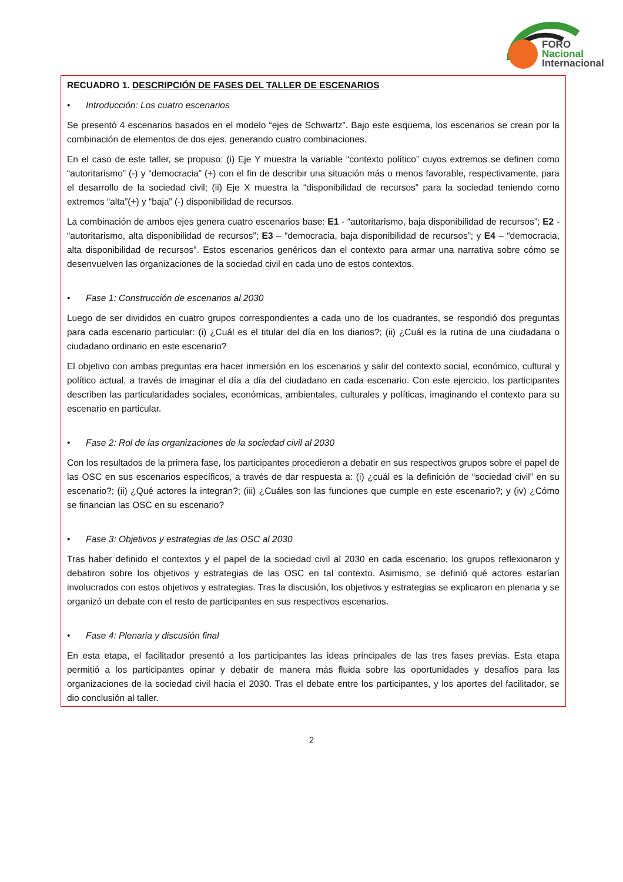FORO
Nacional
Internacional
RECUADRO 1. DESCRIPCIÓN DE FASES DEL TALLER DE ESCENARIOS
• Introducción: Los cuatro escenarios
Se presentó 4 escenarios basados en el modelo “ejes de Schwartz”. Bajo este esquema, los escenarios se crean por la combinación de elementos de dos ejes, generando cuatro combinaciones.
En el caso de este taller, se propuso: (i) Eje Y muestra la variable “contexto político” cuyos extremos se definen como “autoritarismo” (-) y “democracia” (+) con el fin de describir una situación más o menos favorable, respectivamente, para el desarrollo de la sociedad civil; (ii) Eje X muestra la “disponibilidad de recursos” para la sociedad teniendo como extremos “alta”(+) y “baja” (-) disponibilidad de recursos.
La combinación de ambos ejes genera cuatro escenarios base: E1 - “autoritarismo, baja disponibilidad de recursos”; E2 - “autoritarismo, alta disponibilidad de recursos”; E3 – “democracia, baja disponibilidad de recursos”; y E4 – “democracia, alta disponibilidad de recursos”. Estos escenarios genéricos dan el contexto para armar una narrativa sobre cómo se desenvuelven las organizaciones de la sociedad civil en cada uno de estos contextos.
• Fase 1: Construcción de escenarios al 2030
Luego de ser divididos en cuatro grupos correspondientes a cada uno de los cuadrantes, se respondió dos preguntas para cada escenario particular: (i) ¿Cuál es el titular del día en los diarios?; (ii) ¿Cuál es la rutina de una ciudadana o ciudadano ordinario en este escenario?
El objetivo con ambas preguntas era hacer inmersión en los escenarios y salir del contexto social, económico, cultural y político actual, a través de imaginar el día a día del ciudadano en cada escenario. Con este ejercicio, los participantes describen las particularidades sociales, económicas, ambientales, culturales y políticas, imaginando el contexto para su escenario en particular.
• Fase 2: Rol de las organizaciones de la sociedad civil al 2030
Con los resultados de la primera fase, los participantes procedieron a debatir en sus respectivos grupos sobre el papel de las OSC en sus escenarios específicos, a través de dar respuesta a: (i) ¿cuál es la definición de “sociedad civil” en su escenario?; (ii) ¿Qué actores la integran?; (iii) ¿Cuáles son las funciones que cumple en este escenario?; y (iv) ¿Cómo se financian las OSC en su escenario?
• Fase 3: Objetivos y estrategias de las OSC al 2030
Tras haber definido el contextos y el papel de la sociedad civil al 2030 en cada escenario, los grupos reflexionaron y debatiron sobre los objetivos y estrategias de las OSC en tal contexto. Asimismo, se definió qué actores estarían involucrados con estos objetivos y estrategias. Tras la discusión, los objetivos y estrategias se explicaron en plenaria y se organizó un debate con el resto de participantes en sus respectivos escenarios.
• Fase 4: Plenaria y discusión final
En esta etapa, el facilitador presentó a los participantes las ideas principales de las tres fases previas. Esta etapa permitió a los participantes opinar y debatir de manera más fluida sobre las oportunidades y desafíos para las organizaciones de la sociedad civil hacia el 2030. Tras el debate entre los participantes, y los aportes del facilitador, se dio conclusión al taller.
2